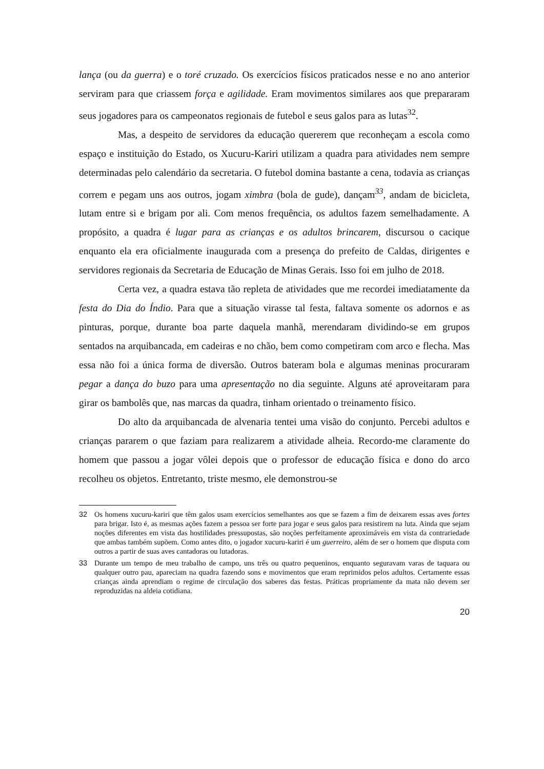lança (ou da guerra) e o toré cruzado. Os exercícios físicos praticados nesse e no ano anterior serviram para que criassem força e agilidade. Eram movimentos similares aos que prepararam seus jogadores para os campeonatos regionais de futebol e seus galos para as lutas<sup>32</sup>.
Mas, a despeito de servidores da educação quererem que reconheçam a escola como espaço e instituição do Estado, os Xucuru-Kariri utilizam a quadra para atividades nem sempre determinadas pelo calendário da secretaria. O futebol domina bastante a cena, todavia as crianças correm e pegam uns aos outros, jogam ximbra (bola de gude), dançam<sup>33</sup>, andam de bicicleta, lutam entre si e brigam por ali. Com menos frequência, os adultos fazem semelhadamente. A propósito, a quadra é lugar para as crianças e os adultos brincarem, discursou o cacique enquanto ela era oficialmente inaugurada com a presença do prefeito de Caldas, dirigentes e servidores regionais da Secretaria de Educação de Minas Gerais. Isso foi em julho de 2018.
Certa vez, a quadra estava tão repleta de atividades que me recordei imediatamente da festa do Dia do Índio. Para que a situação virasse tal festa, faltava somente os adornos e as pinturas, porque, durante boa parte daquela manhã, merendaram dividindo-se em grupos sentados na arquibancada, em cadeiras e no chão, bem como competiram com arco e flecha. Mas essa não foi a única forma de diversão. Outros bateram bola e algumas meninas procuraram pegar a dança do buzo para uma apresentação no dia seguinte. Alguns até aproveitaram para girar os bambolês que, nas marcas da quadra, tinham orientado o treinamento físico.
Do alto da arquibancada de alvenaria tentei uma visão do conjunto. Percebi adultos e crianças pararem o que faziam para realizarem a atividade alheia. Recordo-me claramente do homem que passou a jogar vôlei depois que o professor de educação física e dono do arco recolheu os objetos. Entretanto, triste mesmo, ele demonstrou-se
32 Os homens xucuru-kariri que têm galos usam exercícios semelhantes aos que se fazem a fim de deixarem essas aves fortes para brigar. Isto é, as mesmas ações fazem a pessoa ser forte para jogar e seus galos para resistirem na luta. Ainda que sejam noções diferentes em vista das hostilidades pressupostas, são noções perfeitamente aproximáveis em vista da contrariedade que ambas também supõem. Como antes dito, o jogador xucuru-kariri é um guerreiro, além de ser o homem que disputa com outros a partir de suas aves cantadoras ou lutadoras.
33 Durante um tempo de meu trabalho de campo, uns três ou quatro pequeninos, enquanto seguravam varas de taquara ou qualquer outro pau, apareciam na quadra fazendo sons e movimentos que eram reprimidos pelos adultos. Certamente essas crianças ainda aprendiam o regime de circulação dos saberes das festas. Práticas propriamente da mata não devem ser reproduzidas na aldeia cotidiana.
20